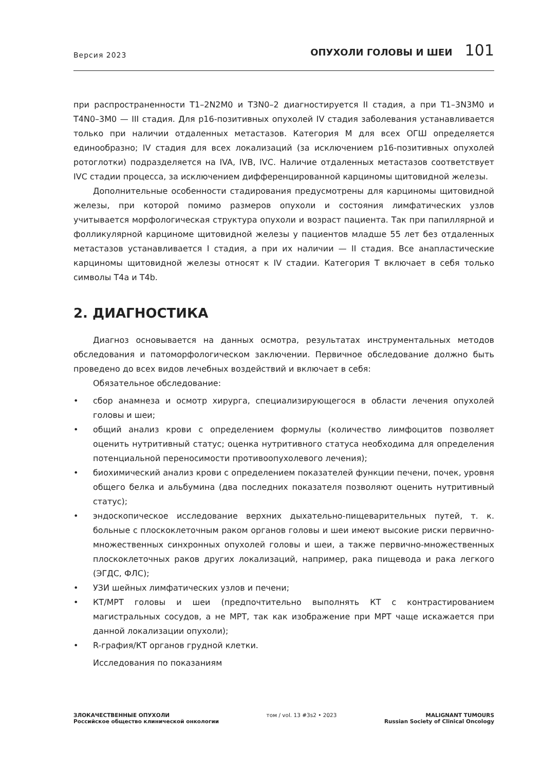Версия 2023
ОПУХОЛИ ГОЛОВЫ И ШЕИ 101
при распространенности T1–2N2M0 и T3N0–2 диагностируется II стадия, а при T1–3N3M0 и T4N0–3M0 — III стадия. Для p16-позитивных опухолей IV стадия заболевания устанавливается только при наличии отдаленных метастазов. Категория М для всех ОГШ определяется единообразно; IV стадия для всех локализаций (за исключением p16-позитивных опухолей ротоглотки) подразделяется на IVA, IVB, IVC. Наличие отдаленных метастазов соответствует IVC стадии процесса, за исключением дифференцированной карциномы щитовидной железы.
Дополнительные особенности стадирования предусмотрены для карциномы щитовидной железы, при которой помимо размеров опухоли и состояния лимфатических узлов учитывается морфологическая структура опухоли и возраст пациента. Так при папиллярной и фолликулярной карциноме щитовидной железы у пациентов младше 55 лет без отдаленных метастазов устанавливается I стадия, а при их наличии — II стадия. Все анапластические карциномы щитовидной железы относят к IV стадии. Категория Т включает в себя только символы T4a и T4b.
2. ДИАГНОСТИКА
Диагноз основывается на данных осмотра, результатах инструментальных методов обследования и патоморфологическом заключении. Первичное обследование должно быть проведено до всех видов лечебных воздействий и включает в себя:
Обязательное обследование:
• сбор анамнеза и осмотр хирурга, специализирующегося в области лечения опухолей головы и шеи;
• общий анализ крови с определением формулы (количество лимфоцитов позволяет оценить нутритивный статус; оценка нутритивного статуса необходима для определения потенциальной переносимости противоопухолевого лечения);
• биохимический анализ крови с определением показателей функции печени, почек, уровня общего белка и альбумина (два последних показателя позволяют оценить нутритивный статус);
• эндоскопическое исследование верхних дыхательно-пищеварительных путей, т. к. больные с плоскоклеточным раком органов головы и шеи имеют высокие риски первично-множественных синхронных опухолей головы и шеи, а также первично-множественных плоскоклеточных раков других локализаций, например, рака пищевода и рака легкого (ЭГДС, ФЛС);
• УЗИ шейных лимфатических узлов и печени;
• КТ/МРТ головы и шеи (предпочтительно выполнять КТ с контрастированием магистральных сосудов, а не МРТ, так как изображение при МРТ чаще искажается при данной локализации опухоли);
• R-графия/КТ органов грудной клетки.
Исследования по показаниям
ЗЛОКАЧЕСТВЕННЫЕ ОПУХОЛИ
Российское общество клинической онкологии
том / vol. 13 #3s2 • 2023 MALIGNANT TUMOURS
Russian Society of Clinical Oncology